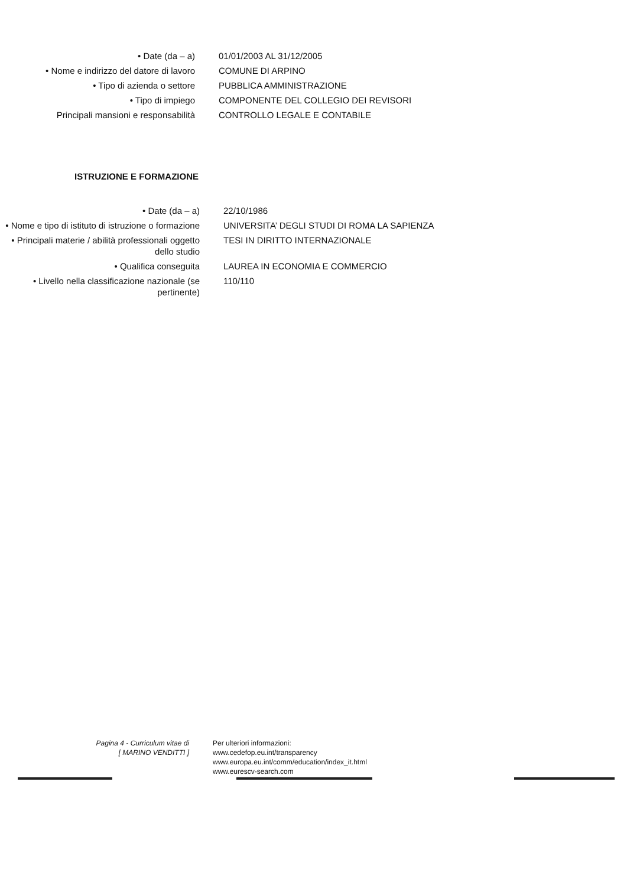• Date (da – a) 01/01/2003 AL 31/12/2005
• Nome e indirizzo del datore di lavoro
COMUNE DI ARPINO
• Tipo di azienda o settore PUBBLICA AMMINISTRAZIONE
• Tipo di impiego COMPONENTE DEL COLLEGIO DEI REVISORI
Principali mansioni e responsabilità CONTROLLO LEGALE E CONTABILE
ISTRUZIONE E FORMAZIONE
• Date (da – a) 22/10/1986
• Nome e tipo di istituto di istruzione o formazione
UNIVERSITA’ DEGLI STUDI DI ROMA LA SAPIENZA
• Principali materie / abilità professionali oggetto dello studio
TESI IN DIRITTO INTERNAZIONALE
• Qualifica conseguita LAUREA IN ECONOMIA E COMMERCIO
• Livello nella classificazione nazionale (se pertinente)
110/110
Pagina 4 - Curriculum vitae di
[ MARINO VENDITTI ]
Per ulteriori informazioni:
www.cedefop.eu.int/transparency
www.europa.eu.int/comm/education/index_it.html
www.eurescv-search.com